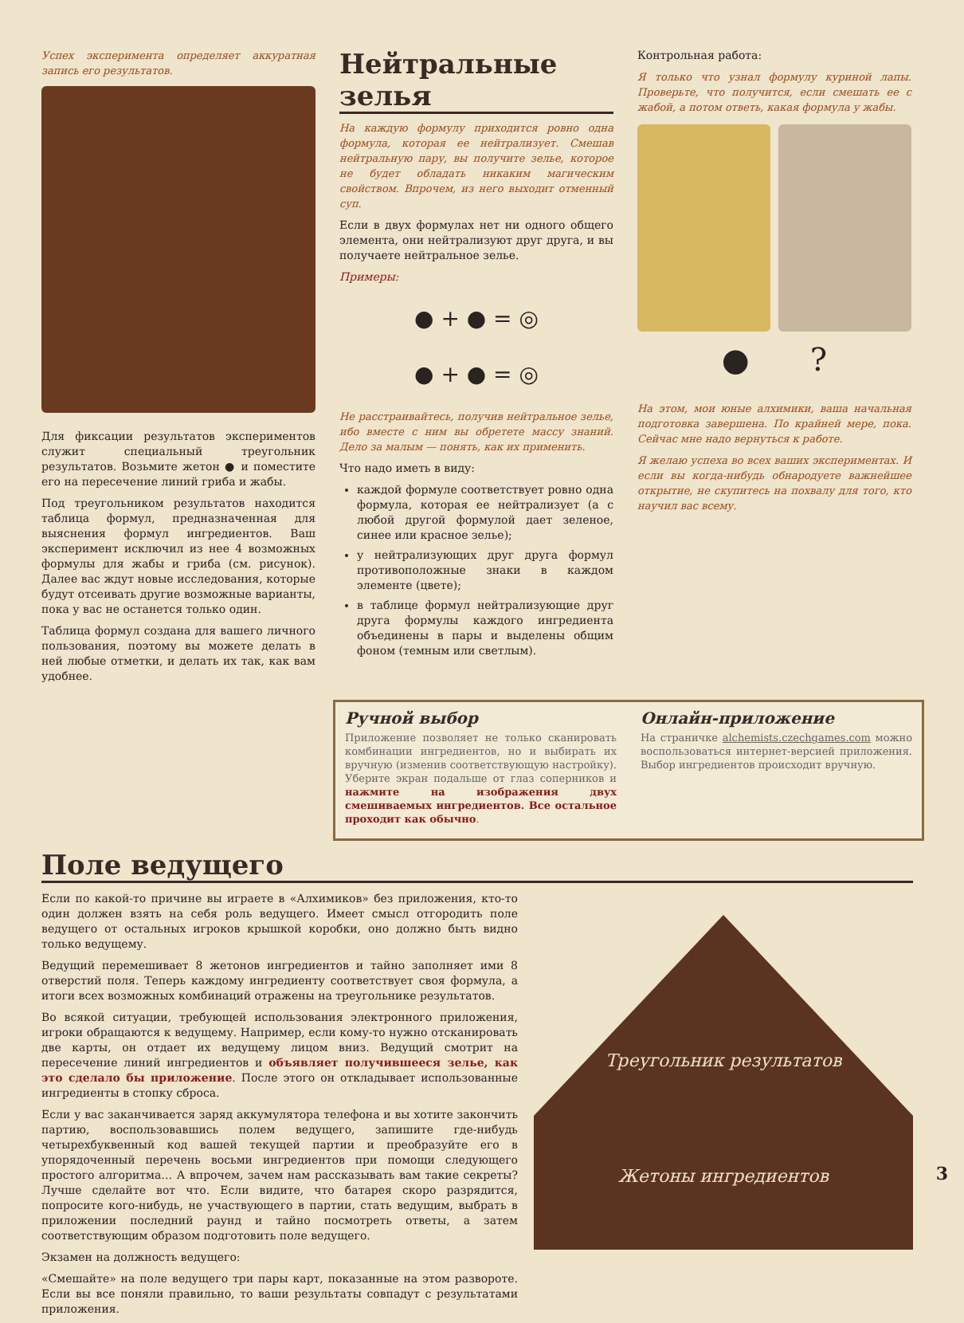Успех эксперимента определяет аккуратная запись его результатов.
Для фиксации результатов экспериментов служит специальный треугольник результатов. Возьмите жетон ● и поместите его на пересечение линий гриба и жабы.
Под треугольником результатов находится таблица формул, предназначенная для выяснения формул ингредиентов. Ваш эксперимент исключил из нее 4 возможных формулы для жабы и гриба (см. рисунок). Далее вас ждут новые исследования, которые будут отсеивать другие возможные варианты, пока у вас не останется только один.
Таблица формул создана для вашего личного пользования, поэтому вы можете делать в ней любые отметки, и делать их так, как вам удобнее.
Нейтральные зелья
На каждую формулу приходится ровно одна формула, которая ее нейтрализует. Смешав нейтральную пару, вы получите зелье, которое не будет обладать никаким магическим свойством. Впрочем, из него выходит отменный суп.
Если в двух формулах нет ни одного общего элемента, они нейтрализуют друг друга, и вы получаете нейтральное зелье.
Примеры:
● + ● = ◎
● + ● = ◎
Не расстраивайтесь, получив нейтральное зелье, ибо вместе с ним вы обретете массу знаний. Дело за малым — понять, как их применить.
Что надо иметь в виду:
каждой формуле соответствует ровно одна формула, которая ее нейтрализует (а с любой другой формулой дает зеленое, синее или красное зелье);
у нейтрализующих друг друга формул противоположные знаки в каждом элементе (цвете);
в таблице формул нейтрализующие друг друга формулы каждого ингредиента объединены в пары и выделены общим фоном (темным или светлым).
Контрольная работа:
Я только что узнал формулу куриной лапы. Проверьте, что получится, если смешать ее с жабой, а потом ответь, какая формула у жабы.
● ?
На этом, мои юные алхимики, ваша начальная подготовка завершена. По крайней мере, пока. Сейчас мне надо вернуться к работе.
Я желаю успеха во всех ваших экспериментах. И если вы когда-нибудь обнародуете важнейшее открытие, не скупитесь на похвалу для того, кто научил вас всему.
Ручной выбор
Приложение позволяет не только сканировать комбинации ингредиентов, но и выбирать их вручную (изменив соответствующую настройку). Уберите экран подальше от глаз соперников и нажмите на изображения двух смешиваемых ингредиентов. Все остальное проходит как обычно.
Онлайн-приложение
На страничке alchemists.czechgames.com можно воспользоваться интернет-версией приложения. Выбор ингредиентов происходит вручную.
Поле ведущего
Если по какой-то причине вы играете в «Алхимиков» без приложения, кто-то один должен взять на себя роль ведущего. Имеет смысл отгородить поле ведущего от остальных игроков крышкой коробки, оно должно быть видно только ведущему.
Ведущий перемешивает 8 жетонов ингредиентов и тайно заполняет ими 8 отверстий поля. Теперь каждому ингредиенту соответствует своя формула, а итоги всех возможных комбинаций отражены на треугольнике результатов.
Во всякой ситуации, требующей использования электронного приложения, игроки обращаются к ведущему. Например, если кому-то нужно отсканировать две карты, он отдает их ведущему лицом вниз. Ведущий смотрит на пересечение линий ингредиентов и объявляет получившееся зелье, как это сделало бы приложение. После этого он откладывает использованные ингредиенты в стопку сброса.
Если у вас заканчивается заряд аккумулятора телефона и вы хотите закончить партию, воспользовавшись полем ведущего, запишите где-нибудь четырехбуквенный код вашей текущей партии и преобразуйте его в упорядоченный перечень восьми ингредиентов при помощи следующего простого алгоритма… А впрочем, зачем нам рассказывать вам такие секреты? Лучше сделайте вот что. Если видите, что батарея скоро разрядится, попросите кого-нибудь, не участвующего в партии, стать ведущим, выбрать в приложении последний раунд и тайно посмотреть ответы, а затем соответствующим образом подготовить поле ведущего.
Экзамен на должность ведущего:
«Смешайте» на поле ведущего три пары карт, показанные на этом развороте. Если вы все поняли правильно, то ваши результаты совпадут с результатами приложения.
Треугольник результатов
Жетоны ингредиентов
3